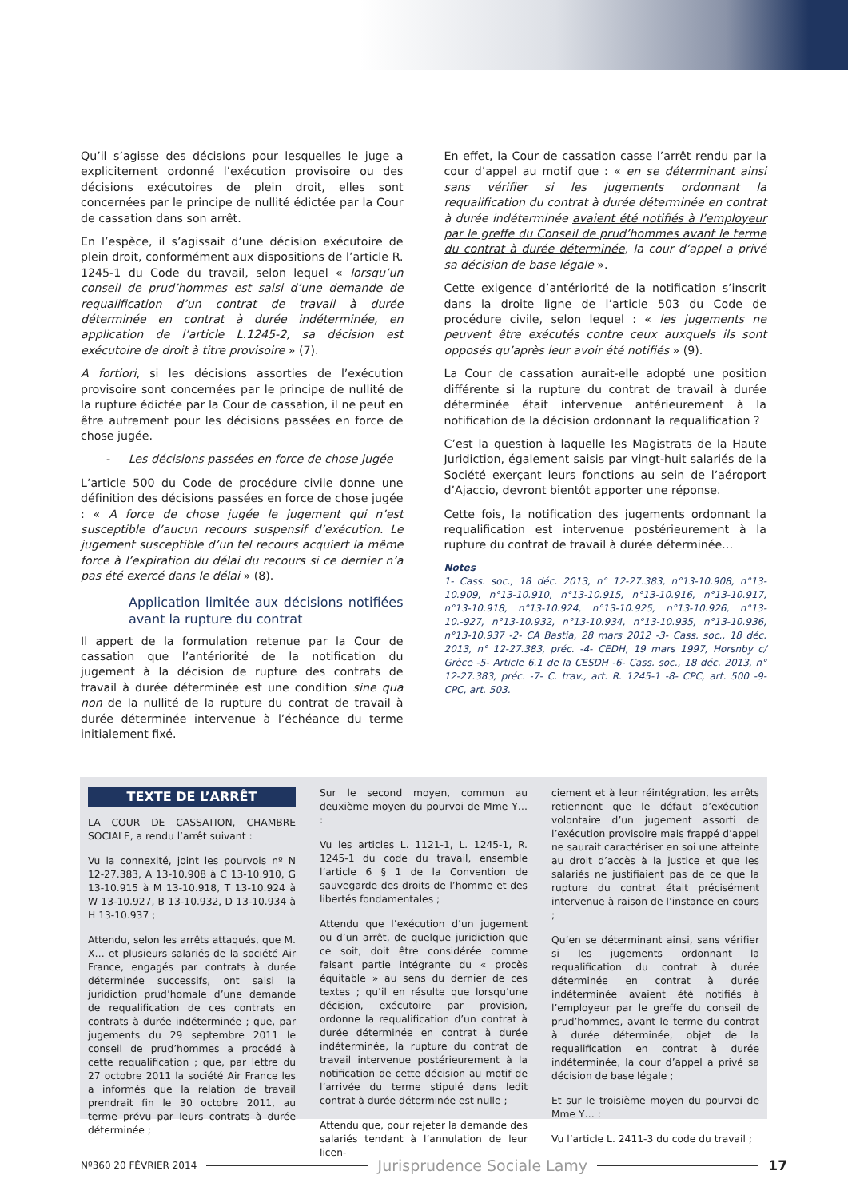Qu’il s’agisse des décisions pour lesquelles le juge a explicitement ordonné l’exécution provisoire ou des décisions exécutoires de plein droit, elles sont concernées par le principe de nullité édictée par la Cour de cassation dans son arrêt.
En l’espèce, il s’agissait d’une décision exécutoire de plein droit, conformément aux dispositions de l’article R. 1245-1 du Code du travail, selon lequel « lorsqu’un conseil de prud’hommes est saisi d’une demande de requalification d’un contrat de travail à durée déterminée en contrat à durée indéterminée, en application de l’article L.1245-2, sa décision est exécutoire de droit à titre provisoire » (7).
A fortiori, si les décisions assorties de l’exécution provisoire sont concernées par le principe de nullité de la rupture édictée par la Cour de cassation, il ne peut en être autrement pour les décisions passées en force de chose jugée.
- Les décisions passées en force de chose jugée
L’article 500 du Code de procédure civile donne une définition des décisions passées en force de chose jugée : « A force de chose jugée le jugement qui n’est susceptible d’aucun recours suspensif d’exécution. Le jugement susceptible d’un tel recours acquiert la même force à l’expiration du délai du recours si ce dernier n’a pas été exercé dans le délai » (8).
Application limitée aux décisions notifiées avant la rupture du contrat
Il appert de la formulation retenue par la Cour de cassation que l’antériorité de la notification du jugement à la décision de rupture des contrats de travail à durée déterminée est une condition sine qua non de la nullité de la rupture du contrat de travail à durée déterminée intervenue à l’échéance du terme initialement fixé.
En effet, la Cour de cassation casse l’arrêt rendu par la cour d’appel au motif que : « en se déterminant ainsi sans vérifier si les jugements ordonnant la requalification du contrat à durée déterminée en contrat à durée indéterminée avaient été notifiés à l’employeur par le greffe du Conseil de prud’hommes avant le terme du contrat à durée déterminée, la cour d’appel a privé sa décision de base légale ».
Cette exigence d’antériorité de la notification s’inscrit dans la droite ligne de l’article 503 du Code de procédure civile, selon lequel : « les jugements ne peuvent être exécutés contre ceux auxquels ils sont opposés qu’après leur avoir été notifiés » (9).
La Cour de cassation aurait-elle adopté une position différente si la rupture du contrat de travail à durée déterminée était intervenue antérieurement à la notification de la décision ordonnant la requalification ?
C’est la question à laquelle les Magistrats de la Haute Juridiction, également saisis par vingt-huit salariés de la Société exerçant leurs fonctions au sein de l’aéroport d’Ajaccio, devront bientôt apporter une réponse.
Cette fois, la notification des jugements ordonnant la requalification est intervenue postérieurement à la rupture du contrat de travail à durée déterminée…
Notes
1- Cass. soc., 18 déc. 2013, n° 12-27.383, n°13-10.908, n°13-10.909, n°13-10.910, n°13-10.915, n°13-10.916, n°13-10.917, n°13-10.918, n°13-10.924, n°13-10.925, n°13-10.926, n°13-10.-927, n°13-10.932, n°13-10.934, n°13-10.935, n°13-10.936, n°13-10.937 -2- CA Bastia, 28 mars 2012 -3- Cass. soc., 18 déc. 2013, n° 12-27.383, préc. -4- CEDH, 19 mars 1997, Horsnby c/ Grèce -5- Article 6.1 de la CESDH -6- Cass. soc., 18 déc. 2013, n° 12-27.383, préc. -7- C. trav., art. R. 1245-1 -8- CPC, art. 500 -9- CPC, art. 503.
TEXTE DE L’ARRÊT
LA COUR DE CASSATION, CHAMBRE SOCIALE, a rendu l’arrêt suivant :
Vu la connexité, joint les pourvois nº N 12-27.383, A 13-10.908 à C 13-10.910, G 13-10.915 à M 13-10.918, T 13-10.924 à W 13-10.927, B 13-10.932, D 13-10.934 à H 13-10.937 ;
Attendu, selon les arrêts attaqués, que M. X… et plusieurs salariés de la société Air France, engagés par contrats à durée déterminée successifs, ont saisi la juridiction prud’homale d’une demande de requalification de ces contrats en contrats à durée indéterminée ; que, par jugements du 29 septembre 2011 le conseil de prud’hommes a procédé à cette requalification ; que, par lettre du 27 octobre 2011 la société Air France les a informés que la relation de travail prendrait fin le 30 octobre 2011, au terme prévu par leurs contrats à durée déterminée ;
Sur le second moyen, commun au deuxième moyen du pourvoi de Mme Y… :
Vu les articles L. 1121-1, L. 1245-1, R. 1245-1 du code du travail, ensemble l’article 6 § 1 de la Convention de sauvegarde des droits de l’homme et des libertés fondamentales ;
Attendu que l’exécution d’un jugement ou d’un arrêt, de quelque juridiction que ce soit, doit être considérée comme faisant partie intégrante du « procès équitable » au sens du dernier de ces textes ; qu’il en résulte que lorsqu’une décision, exécutoire par provision, ordonne la requalification d’un contrat à durée déterminée en contrat à durée indéterminée, la rupture du contrat de travail intervenue postérieurement à la notification de cette décision au motif de l’arrivée du terme stipulé dans ledit contrat à durée déterminée est nulle ;
Attendu que, pour rejeter la demande des salariés tendant à l’annulation de leur licen-
ciement et à leur réintégration, les arrêts retiennent que le défaut d’exécution volontaire d’un jugement assorti de l’exécution provisoire mais frappé d’appel ne saurait caractériser en soi une atteinte au droit d’accès à la justice et que les salariés ne justifiaient pas de ce que la rupture du contrat était précisément intervenue à raison de l’instance en cours ;
Qu’en se déterminant ainsi, sans vérifier si les jugements ordonnant la requalification du contrat à durée déterminée en contrat à durée indéterminée avaient été notifiés à l’employeur par le greffe du conseil de prud’hommes, avant le terme du contrat à durée déterminée, objet de la requalification en contrat à durée indéterminée, la cour d’appel a privé sa décision de base légale ;
Et sur le troisième moyen du pourvoi de Mme Y… :
Vu l’article L. 2411-3 du code du travail ;
Nº360 20 FÉVRIER 2014 Jurisprudence Sociale Lamy 17